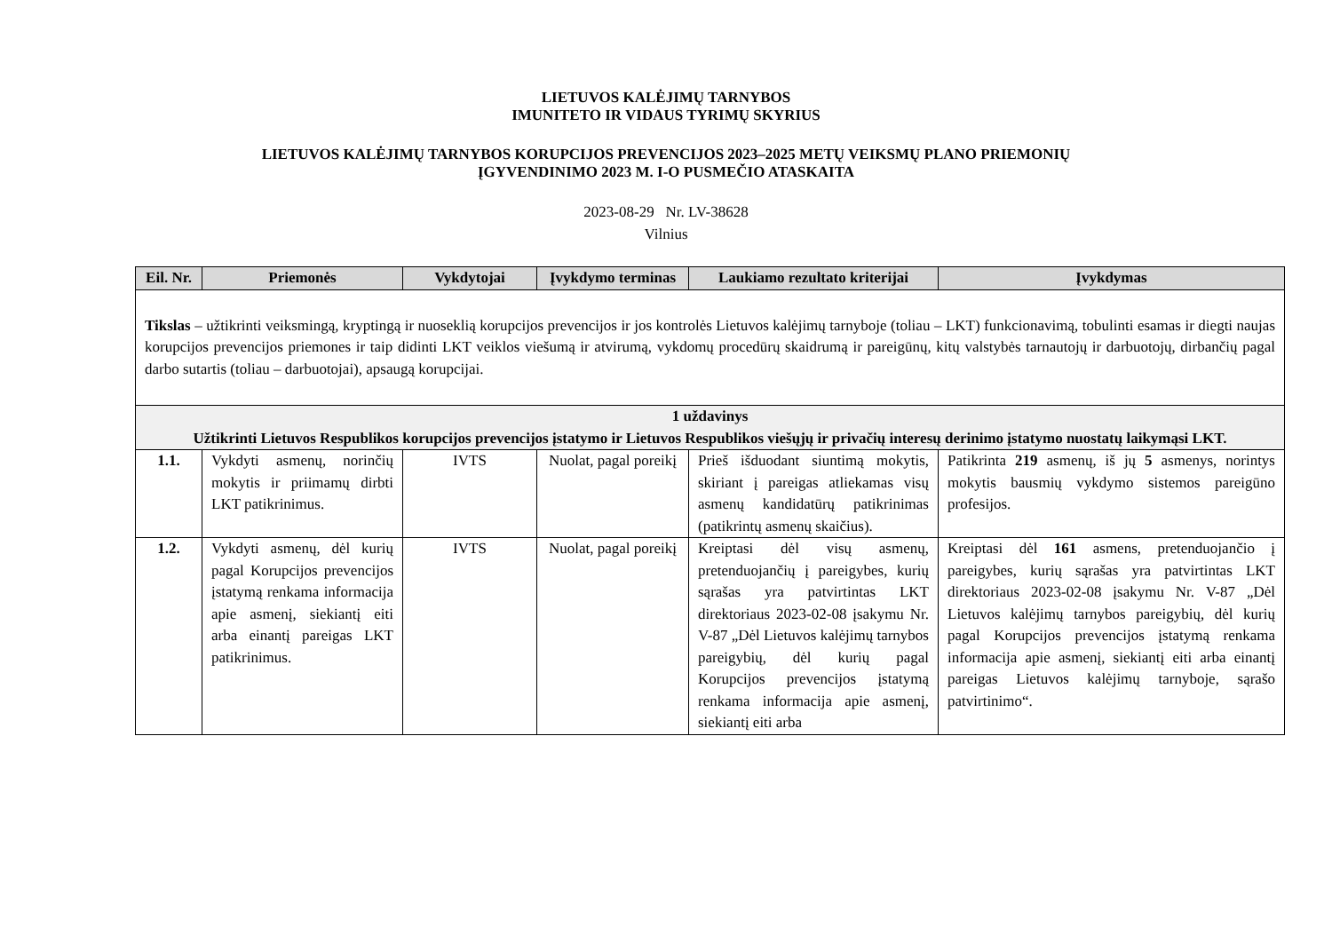LIETUVOS KALĖJIMŲ TARNYBOS
IMUNITETO IR VIDAUS TYRIMŲ SKYRIUS
LIETUVOS KALĖJIMŲ TARNYBOS KORUPCIJOS PREVENCIJOS 2023–2025 METŲ VEIKSMŲ PLANO PRIEMONIŲ
ĮGYVENDINIMO 2023 M. I-O PUSMEČIO ATASKAITA
2023-08-29 Nr. LV-38628
Vilnius
| Eil. Nr. | Priemonės | Vykdytojai | Įvykdymo terminas | Laukiamo rezultato kriterijai | Įvykdymas |
| --- | --- | --- | --- | --- | --- |
| Tikslas – užtikrinti veiksmingą, kryptingą ir nuoseklią korupcijos prevencijos ir jos kontrolės Lietuvos kalėjimų tarnyboje (toliau – LKT) funkcionavimą, tobulinti esamas ir diegti naujas korupcijos prevencijos priemones ir taip didinti LKT veiklos viešumą ir atvirumą, vykdomų procedūrų skaidrumą ir pareigūnų, kitų valstybės tarnautojų ir darbuotojų, dirbančių pagal darbo sutartis (toliau – darbuotojai), apsaugą korupcijai. | | | | | |
| 1 uždavinys Užtikrinti Lietuvos Respublikos korupcijos prevencijos įstatymo ir Lietuvos Respublikos viešųjų ir privačių interesų derinimo įstatymo nuostatų laikymąsi LKT. | | | | | |
| 1.1. | Vykdyti asmenų, norinčių mokytis ir priimamų dirbti LKT patikrinimus. | IVTS | Nuolat, pagal poreikį | Prieš išduodant siuntimą mokytis, skiriant į pareigas atliekamas visų asmenų kandidatūrų patikrinimas (patikrintų asmenų skaičius). | Patikrinta 219 asmenų, iš jų 5 asmenys, norintys mokytis bausmių vykdymo sistemos pareigūno profesijos. |
| 1.2. | Vykdyti asmenų, dėl kurių pagal Korupcijos prevencijos įstatymą renkama informacija apie asmenį, siekiantį eiti arba einantį pareigas LKT patikrinimus. | IVTS | Nuolat, pagal poreikį | Kreiptasi dėl visų asmenų, pretenduojančių į pareigybes, kurių sąrašas yra patvirtintas LKT direktoriaus 2023-02-08 įsakymu Nr. V-87 „Dėl Lietuvos kalėjimų tarnybos pareigybių, dėl kurių pagal Korupcijos prevencijos įstatymą renkama informacija apie asmenį, siekiantį eiti arba | Kreiptasi dėl 161 asmens, pretenduojančio į pareigybes, kurių sąrašas yra patvirtintas LKT direktoriaus 2023-02-08 įsakymu Nr. V-87 „Dėl Lietuvos kalėjimų tarnybos pareigybių, dėl kurių pagal Korupcijos prevencijos įstatymą renkama informacija apie asmenį, siekiantį eiti arba einantį pareigas Lietuvos kalėjimų tarnyboje, sąrašo patvirtinimo“. |